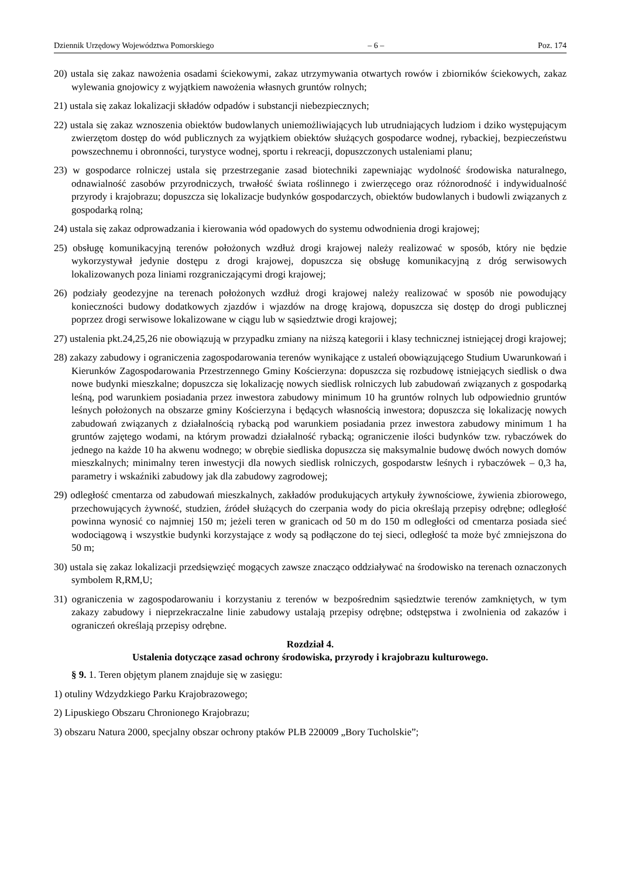Dziennik Urzędowy Województwa Pomorskiego – 6 – Poz. 174
20) ustala się zakaz nawożenia osadami ściekowymi, zakaz utrzymywania otwartych rowów i zbiorników ściekowych, zakaz wylewania gnojowicy z wyjątkiem nawożenia własnych gruntów rolnych;
21) ustala się zakaz lokalizacji składów odpadów i substancji niebezpiecznych;
22) ustala się zakaz wznoszenia obiektów budowlanych uniemożliwiających lub utrudniających ludziom i dziko występującym zwierzętom dostęp do wód publicznych za wyjątkiem obiektów służących gospodarce wodnej, rybackiej, bezpieczeństwu powszechnemu i obronności, turystyce wodnej, sportu i rekreacji, dopuszczonych ustaleniami planu;
23) w gospodarce rolniczej ustala się przestrzeganie zasad biotechniki zapewniając wydolność środowiska naturalnego, odnawialność zasobów przyrodniczych, trwałość świata roślinnego i zwierzęcego oraz różnorodność i indywidualność przyrody i krajobrazu; dopuszcza się lokalizacje budynków gospodarczych, obiektów budowlanych i budowli związanych z gospodarką rolną;
24) ustala się zakaz odprowadzania i kierowania wód opadowych do systemu odwodnienia drogi krajowej;
25) obsługę komunikacyjną terenów położonych wzdłuż drogi krajowej należy realizować w sposób, który nie będzie wykorzystywał jedynie dostępu z drogi krajowej, dopuszcza się obsługę komunikacyjną z dróg serwisowych lokalizowanych poza liniami rozgraniczającymi drogi krajowej;
26) podziały geodezyjne na terenach położonych wzdłuż drogi krajowej należy realizować w sposób nie powodujący konieczności budowy dodatkowych zjazdów i wjazdów na drogę krajową, dopuszcza się dostęp do drogi publicznej poprzez drogi serwisowe lokalizowane w ciągu lub w sąsiedztwie drogi krajowej;
27) ustalenia pkt.24,25,26 nie obowiązują w przypadku zmiany na niższą kategorii i klasy technicznej istniejącej drogi krajowej;
28) zakazy zabudowy i ograniczenia zagospodarowania terenów wynikające z ustaleń obowiązującego Studium Uwarunkowań i Kierunków Zagospodarowania Przestrzennego Gminy Kościerzyna: dopuszcza się rozbudowę istniejących siedlisk o dwa nowe budynki mieszkalne; dopuszcza się lokalizację nowych siedlisk rolniczych lub zabudowań związanych z gospodarką leśną, pod warunkiem posiadania przez inwestora zabudowy minimum 10 ha gruntów rolnych lub odpowiednio gruntów leśnych położonych na obszarze gminy Kościerzyna i będących własnością inwestora; dopuszcza się lokalizację nowych zabudowań związanych z działalnością rybacką pod warunkiem posiadania przez inwestora zabudowy minimum 1 ha gruntów zajętego wodami, na którym prowadzi działalność rybacką; ograniczenie ilości budynków tzw. rybaczówek do jednego na każde 10 ha akwenu wodnego; w obrębie siedliska dopuszcza się maksymalnie budowę dwóch nowych domów mieszkalnych; minimalny teren inwestycji dla nowych siedlisk rolniczych, gospodarstw leśnych i rybaczówek – 0,3 ha, parametry i wskaźniki zabudowy jak dla zabudowy zagrodowej;
29) odległość cmentarza od zabudowań mieszkalnych, zakładów produkujących artykuły żywnościowe, żywienia zbiorowego, przechowujących żywność, studzien, źródeł służących do czerpania wody do picia określają przepisy odrębne; odległość powinna wynosić co najmniej 150 m; jeżeli teren w granicach od 50 m do 150 m odległości od cmentarza posiada sieć wodociągową i wszystkie budynki korzystające z wody są podłączone do tej sieci, odległość ta może być zmniejszona do 50 m;
30) ustala się zakaz lokalizacji przedsięwzięć mogących zawsze znacząco oddziaływać na środowisko na terenach oznaczonych symbolem R,RM,U;
31) ograniczenia w zagospodarowaniu i korzystaniu z terenów w bezpośrednim sąsiedztwie terenów zamkniętych, w tym zakazy zabudowy i nieprzekraczalne linie zabudowy ustalają przepisy odrębne; odstępstwa i zwolnienia od zakazów i ograniczeń określają przepisy odrębne.
Rozdział 4.
Ustalenia dotyczące zasad ochrony środowiska, przyrody i krajobrazu kulturowego.
§ 9. 1. Teren objętym planem znajduje się w zasięgu:
1) otuliny Wdzydzkiego Parku Krajobrazowego;
2) Lipuskiego Obszaru Chronionego Krajobrazu;
3) obszaru Natura 2000, specjalny obszar ochrony ptaków PLB 220009 „Bory Tucholskie”;